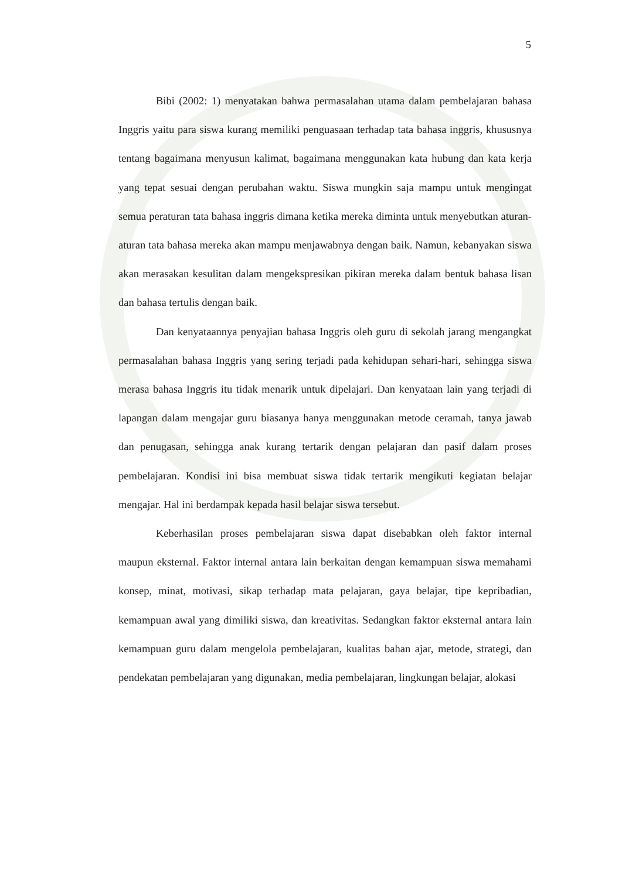5
Bibi (2002: 1) menyatakan bahwa permasalahan utama dalam pembelajaran bahasa Inggris yaitu para siswa kurang memiliki penguasaan terhadap tata bahasa inggris, khususnya tentang bagaimana menyusun kalimat, bagaimana menggunakan kata hubung dan kata kerja yang tepat sesuai dengan perubahan waktu. Siswa mungkin saja mampu untuk mengingat semua peraturan tata bahasa inggris dimana ketika mereka diminta untuk menyebutkan aturan-aturan tata bahasa mereka akan mampu menjawabnya dengan baik. Namun, kebanyakan siswa akan merasakan kesulitan dalam mengekspresikan pikiran mereka dalam bentuk bahasa lisan dan bahasa tertulis dengan baik.
Dan kenyataannya penyajian bahasa Inggris oleh guru di sekolah jarang mengangkat permasalahan bahasa Inggris yang sering terjadi pada kehidupan sehari-hari, sehingga siswa merasa bahasa Inggris itu tidak menarik untuk dipelajari. Dan kenyataan lain yang terjadi di lapangan dalam mengajar guru biasanya hanya menggunakan metode ceramah, tanya jawab dan penugasan, sehingga anak kurang tertarik dengan pelajaran dan pasif dalam proses pembelajaran. Kondisi ini bisa membuat siswa tidak tertarik mengikuti kegiatan belajar mengajar. Hal ini berdampak kepada hasil belajar siswa tersebut.
Keberhasilan proses pembelajaran siswa dapat disebabkan oleh faktor internal maupun eksternal. Faktor internal antara lain berkaitan dengan kemampuan siswa memahami konsep, minat, motivasi, sikap terhadap mata pelajaran, gaya belajar, tipe kepribadian, kemampuan awal yang dimiliki siswa, dan kreativitas. Sedangkan faktor eksternal antara lain kemampuan guru dalam mengelola pembelajaran, kualitas bahan ajar, metode, strategi, dan pendekatan pembelajaran yang digunakan, media pembelajaran, lingkungan belajar, alokasi